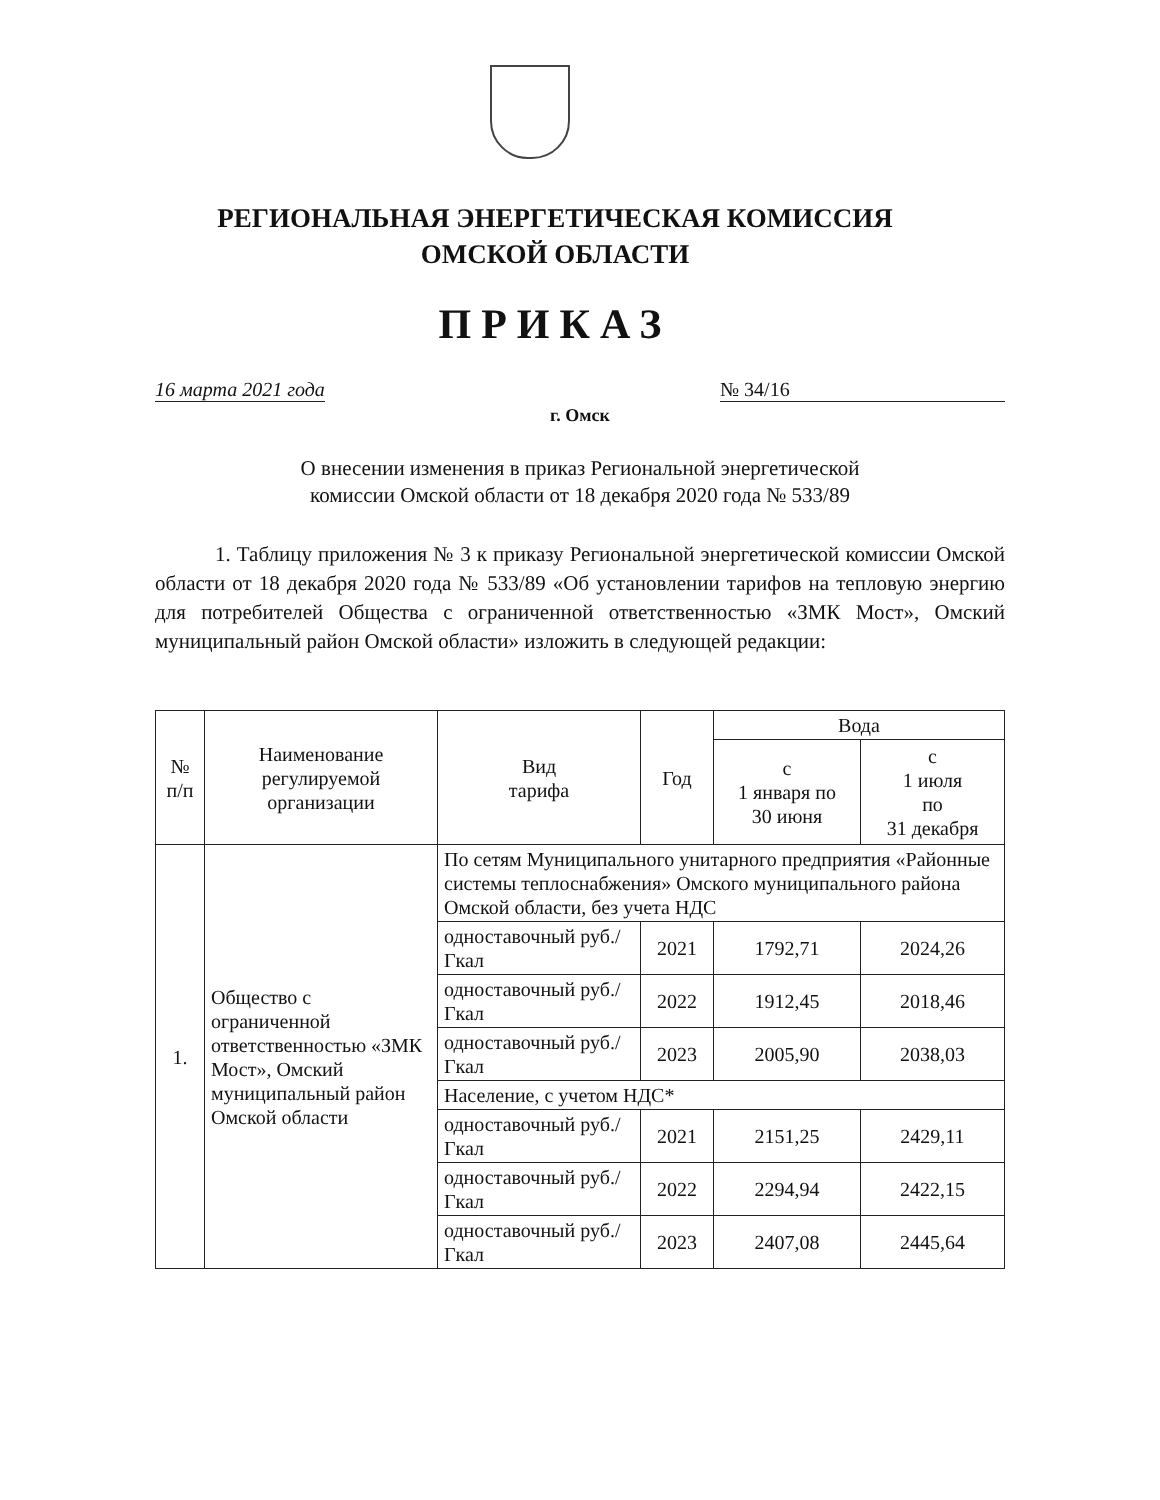РЕГИОНАЛЬНАЯ ЭНЕРГЕТИЧЕСКАЯ КОМИССИЯ
ОМСКОЙ ОБЛАСТИ
ПРИКАЗ
16 марта 2021 года № 34/16
г. Омск
О внесении изменения в приказ Региональной энергетической
комиссии Омской области от 18 декабря 2020 года № 533/89
1. Таблицу приложения № 3 к приказу Региональной энергетической комиссии Омской области от 18 декабря 2020 года № 533/89 «Об установлении тарифов на тепловую энергию для потребителей Общества с ограниченной ответственностью «ЗМК Мост», Омский муниципальный район Омской области» изложить в следующей редакции:
| № п/п | Наименование регулируемой организации | Вид тарифа | Год | Вода | |
| --- | --- | --- | --- | --- | --- |
| | | | | с 1 января по 30 июня | с 1 июля по 31 декабря |
| 1. | Общество с ограниченной ответственностью «ЗМК Мост», Омский муниципальный район Омской области | По сетям Муниципального унитарного предприятия «Районные системы теплоснабжения» Омского муниципального района Омской области, без учета НДС | | | |
| | | одноставочный руб./Гкал | 2021 | 1792,71 | 2024,26 |
| | | одноставочный руб./Гкал | 2022 | 1912,45 | 2018,46 |
| | | одноставочный руб./Гкал | 2023 | 2005,90 | 2038,03 |
| | | Население, с учетом НДС* | | | |
| | | одноставочный руб./Гкал | 2021 | 2151,25 | 2429,11 |
| | | одноставочный руб./Гкал | 2022 | 2294,94 | 2422,15 |
| | | одноставочный руб./Гкал | 2023 | 2407,08 | 2445,64 |